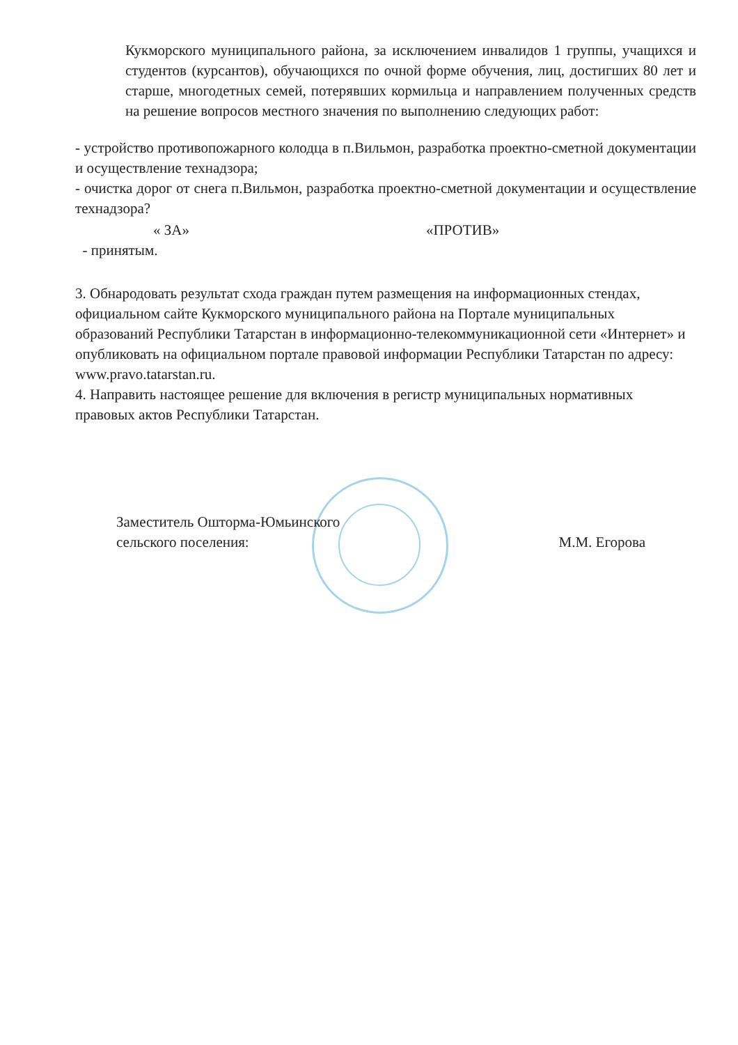Кукморского муниципального района, за исключением инвалидов 1 группы, учащихся и студентов (курсантов), обучающихся по очной форме обучения, лиц, достигших 80 лет и старше, многодетных семей, потерявших кормильца и направлением полученных средств на решение вопросов местного значения по выполнению следующих работ:
- устройство противопожарного колодца в п.Вильмон, разработка проектно-сметной документации и осуществление технадзора;
- очистка дорог от снега п.Вильмон, разработка проектно-сметной документации и осуществление технадзора?
« ЗА» «ПРОТИВ»
- принятым.
3. Обнародовать результат схода граждан путем размещения на информационных стендах, официальном сайте Кукморского муниципального района на Портале муниципальных образований Республики Татарстан в информационно-телекоммуникационной сети «Интернет» и опубликовать на официальном портале правовой информации Республики Татарстан по адресу: www.pravo.tatarstan.ru.
4. Направить настоящее решение для включения в регистр муниципальных нормативных правовых актов Республики Татарстан.
Заместитель Ошторма-Юмьинского
сельского поселения:
М.М. Егорова